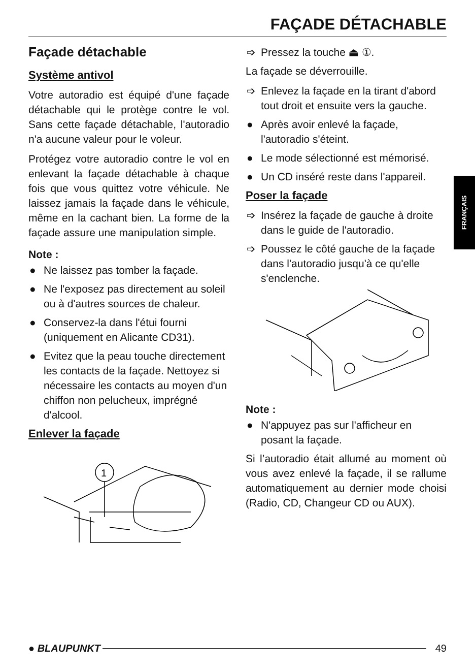FAÇADE DÉTACHABLE
Façade détachable
Système antivol
Votre autoradio est équipé d'une façade détachable qui le protège contre le vol. Sans cette façade détachable, l'autoradio n'a aucune valeur pour le voleur.
Protégez votre autoradio contre le vol en enlevant la façade détachable à chaque fois que vous quittez votre véhicule. Ne laissez jamais la façade dans le véhicule, même en la cachant bien. La forme de la façade assure une manipulation simple.
Note :
● Ne laissez pas tomber la façade.
● Ne l'exposez pas directement au soleil ou à d'autres sources de chaleur.
● Conservez-la dans l'étui fourni (uniquement en Alicante CD31).
● Evitez que la peau touche directement les contacts de la façade. Nettoyez si nécessaire les contacts au moyen d'un chiffon non pelucheux, imprégné d'alcool.
Enlever la façade
1
➩ Pressez la touche ⏏ ①.
La façade se déverrouille.
➩ Enlevez la façade en la tirant d'abord tout droit et ensuite vers la gauche.
● Après avoir enlevé la façade, l'autoradio s'éteint.
● Le mode sélectionné est mémorisé.
● Un CD inséré reste dans l'appareil.
Poser la façade
➩ Insérez la façade de gauche à droite dans le guide de l'autoradio.
➩ Poussez le côté gauche de la façade dans l'autoradio jusqu'à ce qu'elle s'enclenche.
Note :
● N'appuyez pas sur l'afficheur en posant la façade.
Si l’autoradio était allumé au moment où vous avez enlevé la façade, il se rallume automatiquement au dernier mode choisi (Radio, CD, Changeur CD ou AUX).
FRANÇAIS
● BLAUPUNKT 49